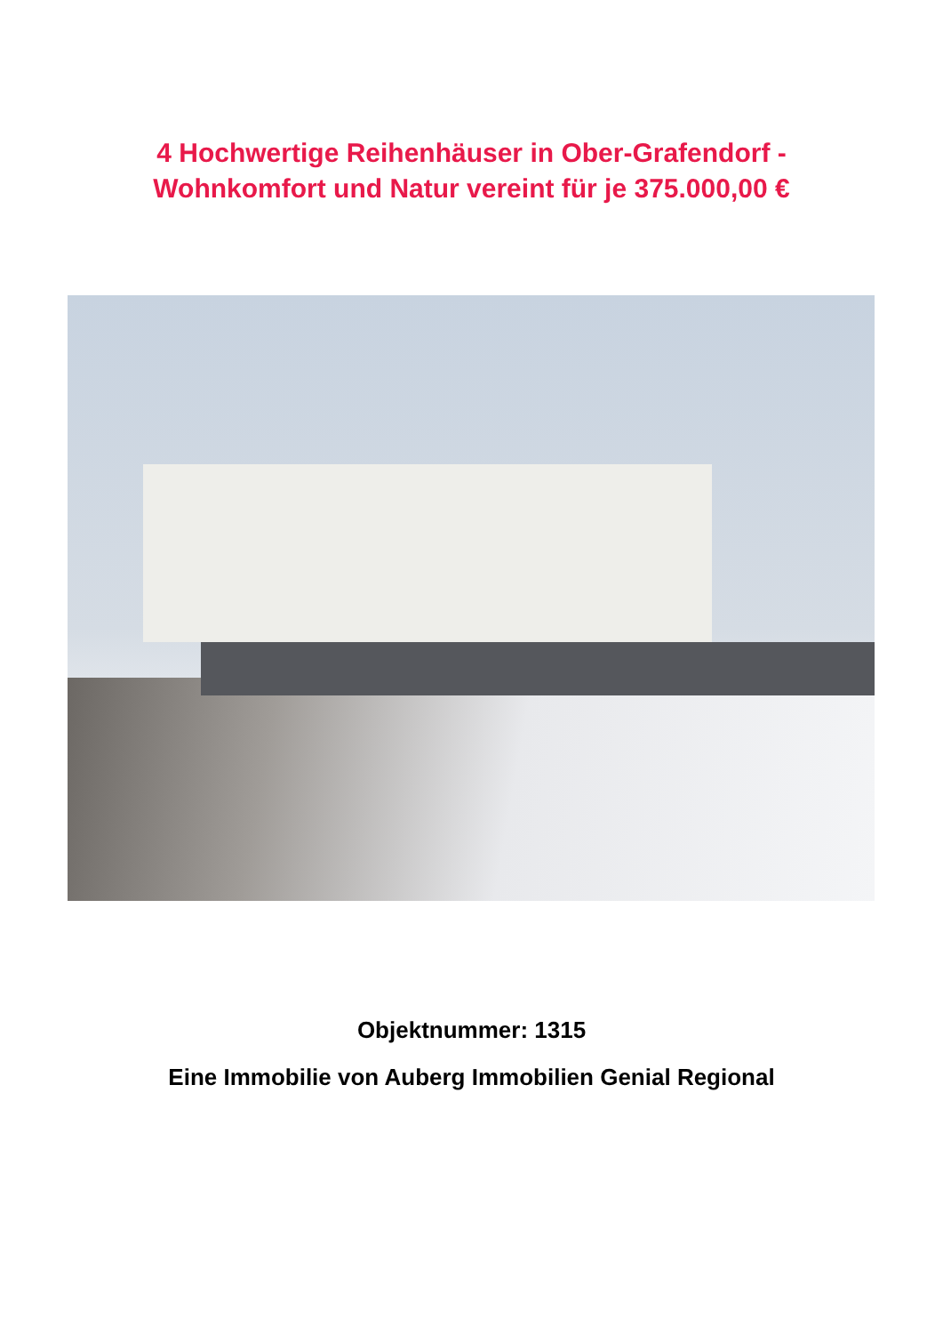4 Hochwertige Reihenhäuser in Ober-Grafendorf -
Wohnkomfort und Natur vereint für je 375.000,00 €
Objektnummer: 1315
Eine Immobilie von Auberg Immobilien Genial Regional